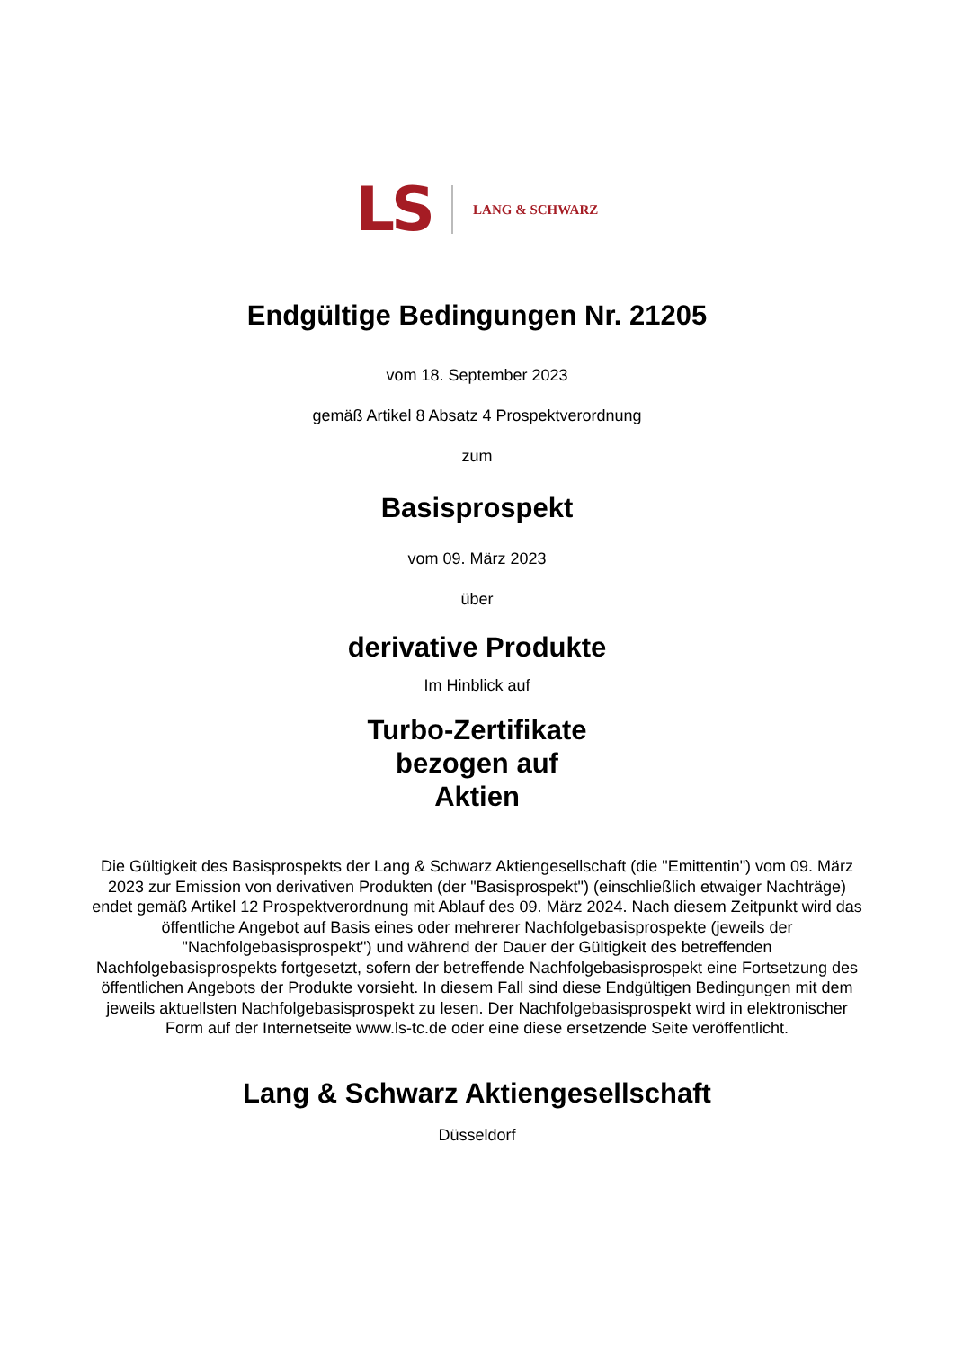LS LANG & SCHWARZ
Endgültige Bedingungen Nr. 21205
vom 18. September 2023
gemäß Artikel 8 Absatz 4 Prospektverordnung
zum
Basisprospekt
vom 09. März 2023
über
derivative Produkte
Im Hinblick auf
Turbo-Zertifikate
bezogen auf
Aktien
Die Gültigkeit des Basisprospekts der Lang & Schwarz Aktiengesellschaft (die "Emittentin") vom 09. März 2023 zur Emission von derivativen Produkten (der "Basisprospekt") (einschließlich etwaiger Nachträge) endet gemäß Artikel 12 Prospektverordnung mit Ablauf des 09. März 2024. Nach diesem Zeitpunkt wird das öffentliche Angebot auf Basis eines oder mehrerer Nachfolgebasisprospekte (jeweils der "Nachfolgebasisprospekt") und während der Dauer der Gültigkeit des betreffenden Nachfolgebasisprospekts fortgesetzt, sofern der betreffende Nachfolgebasisprospekt eine Fortsetzung des öffentlichen Angebots der Produkte vorsieht. In diesem Fall sind diese Endgültigen Bedingungen mit dem jeweils aktuellsten Nachfolgebasisprospekt zu lesen. Der Nachfolgebasisprospekt wird in elektronischer Form auf der Internetseite www.ls-tc.de oder eine diese ersetzende Seite veröffentlicht.
Lang & Schwarz Aktiengesellschaft
Düsseldorf